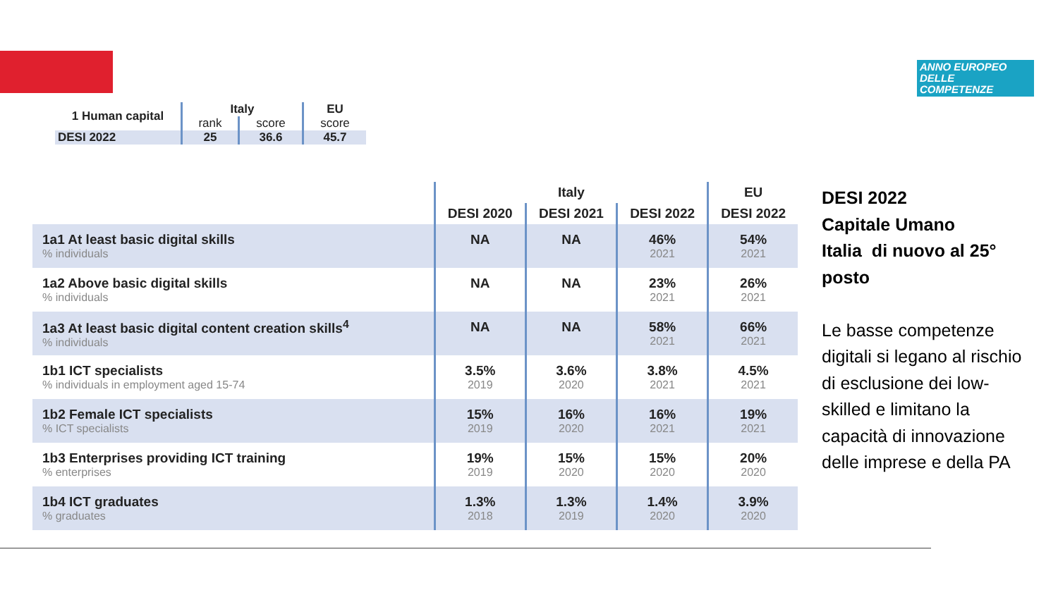ANNO EUROPEO
DELLE
COMPETENZE
| 1 Human capital | Italy | | EU |
| --- | --- | --- | --- |
| | rank | score | score |
| DESI 2022 | 25 | 36.6 | 45.7 |
| | Italy | | | EU |
| --- | --- | --- | --- | --- |
| | DESI 2020 | DESI 2021 | DESI 2022 | DESI 2022 |
| 1a1 At least basic digital skills % individuals | NA | NA | 46% 2021 | 54% 2021 |
| 1a2 Above basic digital skills % individuals | NA | NA | 23% 2021 | 26% 2021 |
| 1a3 At least basic digital content creation skills<sup>4</sup> % individuals | NA | NA | 58% 2021 | 66% 2021 |
| 1b1 ICT specialists % individuals in employment aged 15-74 | 3.5% 2019 | 3.6% 2020 | 3.8% 2021 | 4.5% 2021 |
| 1b2 Female ICT specialists % ICT specialists | 15% 2019 | 16% 2020 | 16% 2021 | 19% 2021 |
| 1b3 Enterprises providing ICT training % enterprises | 19% 2019 | 15% 2020 | 15% 2020 | 20% 2020 |
| 1b4 ICT graduates % graduates | 1.3% 2018 | 1.3% 2019 | 1.4% 2020 | 3.9% 2020 |
DESI 2022
Capitale Umano
Italia di nuovo al 25° posto
Le basse competenze digitali si legano al rischio di esclusione dei low-skilled e limitano la capacità di innovazione delle imprese e della PA